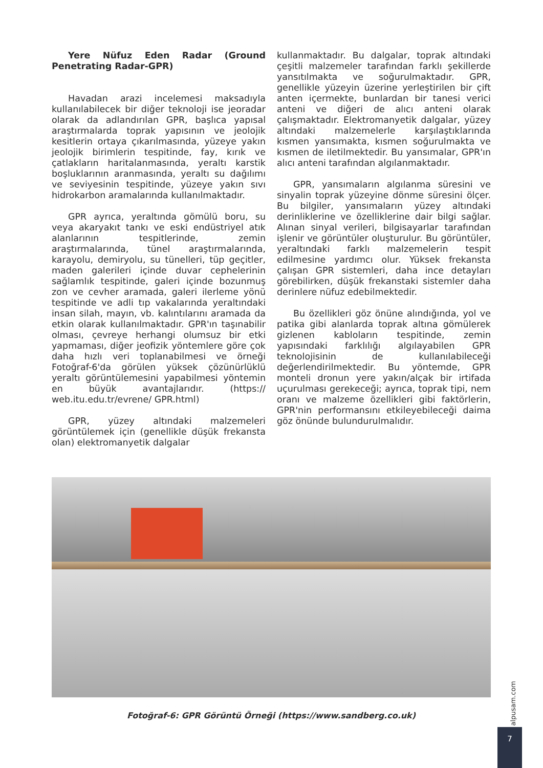Yere Nüfuz Eden Radar (Ground Penetrating Radar-GPR)
Havadan arazi incelemesi maksadıyla kullanılabilecek bir diğer teknoloji ise jeoradar olarak da adlandırılan GPR, başlıca yapısal araştırmalarda toprak yapısının ve jeolojik kesitlerin ortaya çıkarılmasında, yüzeye yakın jeolojik birimlerin tespitinde, fay, kırık ve çatlakların haritalanmasında, yeraltı karstik boşluklarının aranmasında, yeraltı su dağılımı ve seviyesinin tespitinde, yüzeye yakın sıvı hidrokarbon aramalarında kullanılmaktadır.
GPR ayrıca, yeraltında gömülü boru, su veya akaryakıt tankı ve eski endüstriyel atık alanlarının tespitlerinde, zemin araştırmalarında, tünel araştırmalarında, karayolu, demiryolu, su tünelleri, tüp geçitler, maden galerileri içinde duvar cephelerinin sağlamlık tespitinde, galeri içinde bozunmuş zon ve cevher aramada, galeri ilerleme yönü tespitinde ve adli tıp vakalarında yeraltındaki insan silah, mayın, vb. kalıntılarını aramada da etkin olarak kullanılmaktadır. GPR'ın taşınabilir olması, çevreye herhangi olumsuz bir etki yapmaması, diğer jeofizik yöntemlere göre çok daha hızlı veri toplanabilmesi ve örneği Fotoğraf-6'da görülen yüksek çözünürlüklü yeraltı görüntülemesini yapabilmesi yöntemin en büyük avantajlarıdır. (https:// web.itu.edu.tr/evrene/ GPR.html)
GPR, yüzey altındaki malzemeleri görüntülemek için (genellikle düşük frekansta olan) elektromanyetik dalgalar
kullanmaktadır. Bu dalgalar, toprak altındaki çeşitli malzemeler tarafından farklı şekillerde yansıtılmakta ve soğurulmaktadır. GPR, genellikle yüzeyin üzerine yerleştirilen bir çift anten içermekte, bunlardan bir tanesi verici anteni ve diğeri de alıcı anteni olarak çalışmaktadır. Elektromanyetik dalgalar, yüzey altındaki malzemelerle karşılaştıklarında kısmen yansımakta, kısmen soğurulmakta ve kısmen de iletilmektedir. Bu yansımalar, GPR'ın alıcı anteni tarafından algılanmaktadır.
GPR, yansımaların algılanma süresini ve sinyalin toprak yüzeyine dönme süresini ölçer. Bu bilgiler, yansımaların yüzey altındaki derinliklerine ve özelliklerine dair bilgi sağlar. Alınan sinyal verileri, bilgisayarlar tarafından işlenir ve görüntüler oluşturulur. Bu görüntüler, yeraltındaki farklı malzemelerin tespit edilmesine yardımcı olur. Yüksek frekansta çalışan GPR sistemleri, daha ince detayları görebilirken, düşük frekanstaki sistemler daha derinlere nüfuz edebilmektedir.
Bu özellikleri göz önüne alındığında, yol ve patika gibi alanlarda toprak altına gömülerek gizlenen kabloların tespitinde, zemin yapısındaki farklılığı algılayabilen GPR teknolojisinin de kullanılabileceği değerlendirilmektedir. Bu yöntemde, GPR monteli dronun yere yakın/alçak bir irtifada uçurulması gerekeceği; ayrıca, toprak tipi, nem oranı ve malzeme özellikleri gibi faktörlerin, GPR'nin performansını etkileyebileceği daima göz önünde bulundurulmalıdır.
Fotoğraf-6: GPR Görüntü Örneği (https://www.sandberg.co.uk)
alpusam.com
7